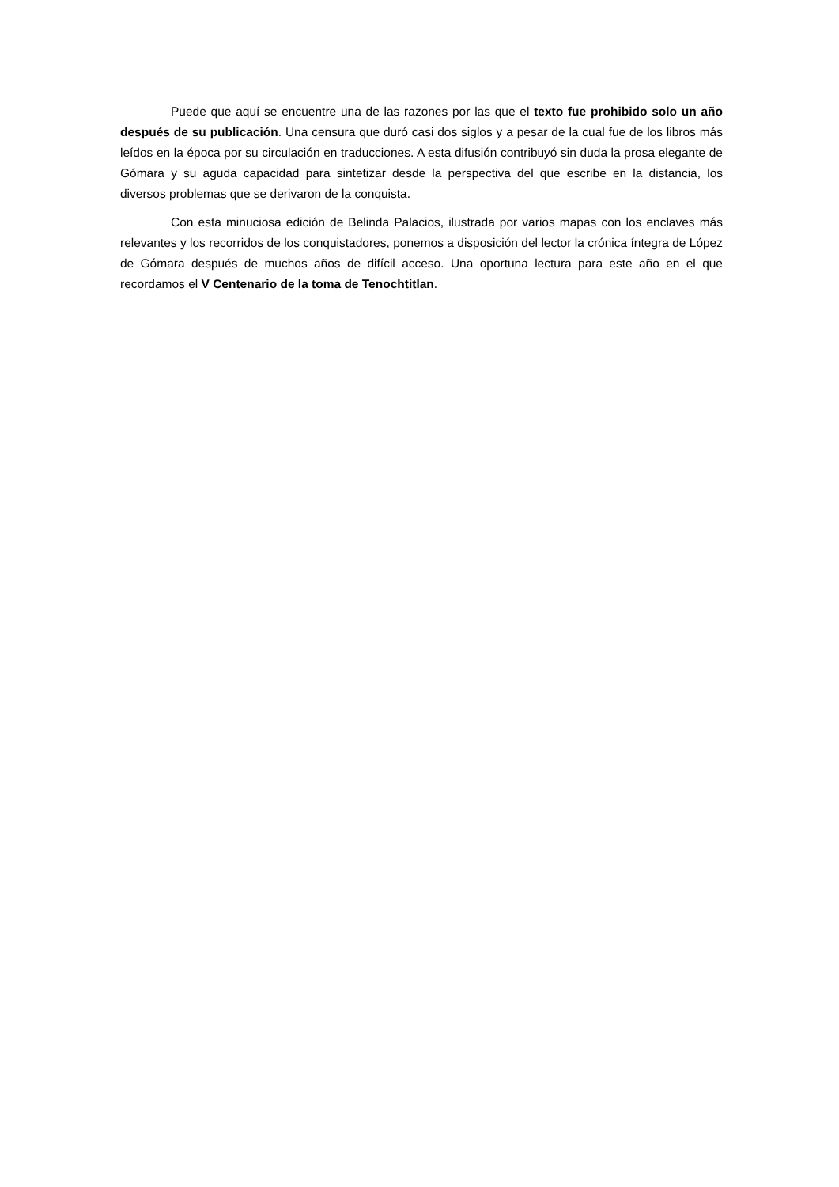Puede que aquí se encuentre una de las razones por las que el texto fue prohibido solo un año después de su publicación. Una censura que duró casi dos siglos y a pesar de la cual fue de los libros más leídos en la época por su circulación en traducciones. A esta difusión contribuyó sin duda la prosa elegante de Gómara y su aguda capacidad para sintetizar desde la perspectiva del que escribe en la distancia, los diversos problemas que se derivaron de la conquista.
Con esta minuciosa edición de Belinda Palacios, ilustrada por varios mapas con los enclaves más relevantes y los recorridos de los conquistadores, ponemos a disposición del lector la crónica íntegra de López de Gómara después de muchos años de difícil acceso. Una oportuna lectura para este año en el que recordamos el V Centenario de la toma de Tenochtitlan.